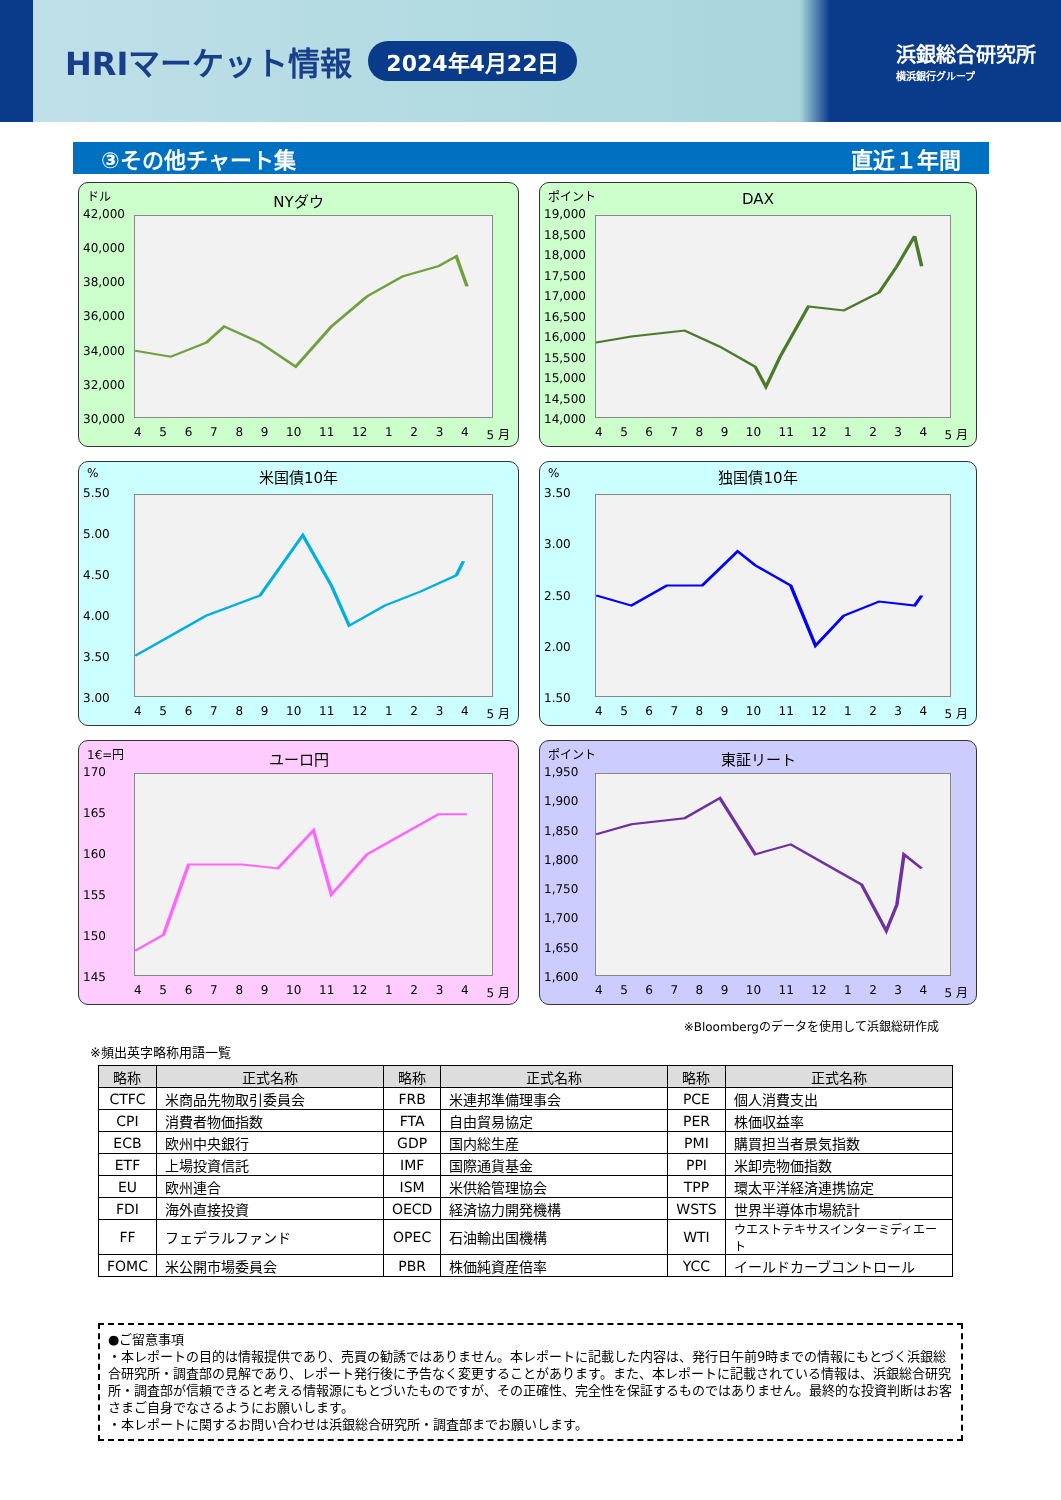HRIマーケット情報
2024年4月22日
浜銀総合研究所
横浜銀行グループ
③その他チャート集 直近１年間
ドル
NYダウ
42,000
40,000
38,000
36,000
34,000
32,000
30,000
456789 10 11 12 1234 5 月
ポイント
DAX
19,000
18,500
18,000
17,500
17,000
16,500
16,000
15,500
15,000
14,500
14,000
456789 10 11 12 1234 5 月
%
米国債10年
5.50
5.00
4.50
4.00
3.50
3.00
456789 10 11 12 1234 5 月
%
独国債10年
3.50
3.00
2.50
2.00
1.50
456789 10 11 12 1234 5 月
1€=円
ユーロ円
170
165
160
155
150
145
456789 10 11 12 1234 5 月
ポイント
東証リート
1,950
1,900
1,850
1,800
1,750
1,700
1,650
1,600
456789 10 11 12 1234 5 月
※Bloombergのデータを使用して浜銀総研作成
※頻出英字略称用語一覧
| 略称 | 正式名称 | 略称 | 正式名称 | 略称 | 正式名称 |
| --- | --- | --- | --- | --- | --- |
| CTFC | 米商品先物取引委員会 | FRB | 米連邦準備理事会 | PCE | 個人消費支出 |
| CPI | 消費者物価指数 | FTA | 自由貿易協定 | PER | 株価収益率 |
| ECB | 欧州中央銀行 | GDP | 国内総生産 | PMI | 購買担当者景気指数 |
| ETF | 上場投資信託 | IMF | 国際通貨基金 | PPI | 米卸売物価指数 |
| EU | 欧州連合 | ISM | 米供給管理協会 | TPP | 環太平洋経済連携協定 |
| FDI | 海外直接投資 | OECD | 経済協力開発機構 | WSTS | 世界半導体市場統計 |
| FF | フェデラルファンド | OPEC | 石油輸出国機構 | WTI | ウエストテキサスインターミディエート |
| FOMC | 米公開市場委員会 | PBR | 株価純資産倍率 | YCC | イールドカーブコントロール |
●ご留意事項
・本レポートの目的は情報提供であり、売買の勧誘ではありません。本レポートに記載した内容は、発行日午前9時までの情報にもとづく浜銀総合研究所・調査部の見解であり、レポート発行後に予告なく変更することがあります。また、本レポートに記載されている情報は、浜銀総合研究所・調査部が信頼できると考える情報源にもとづいたものですが、その正確性、完全性を保証するものではありません。最終的な投資判断はお客さまご自身でなさるようにお願いします。
・本レポートに関するお問い合わせは浜銀総合研究所・調査部までお願いします。